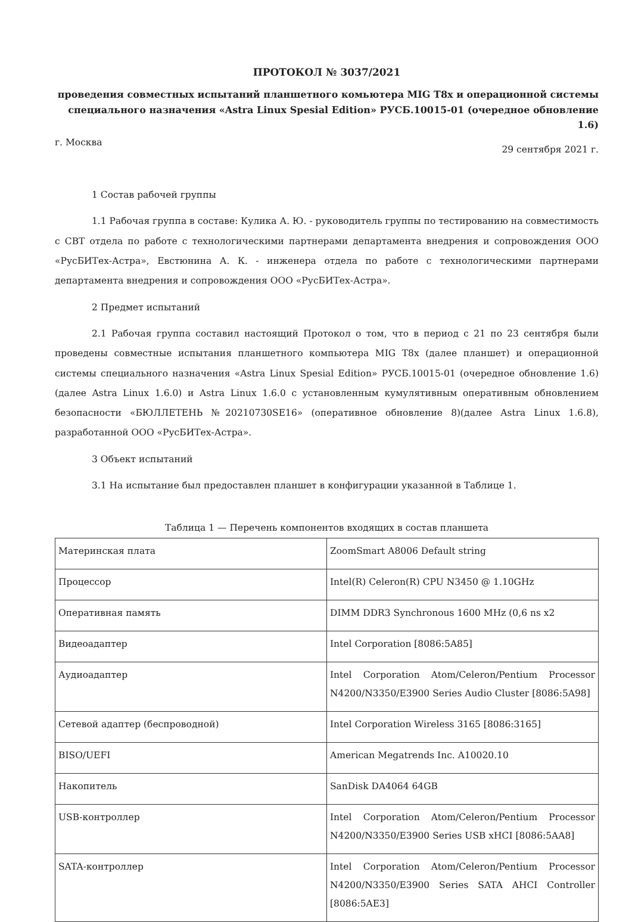ПРОТОКОЛ № 3037/2021
проведения совместных испытаний планшетного комьютера MIG T8x и операционной системы
специального назначения «Astra Linux Spesial Edition» РУСБ.10015-01 (очередное обновление 1.6)
г. Москва 29 сентября 2021 г.
1 Состав рабочей группы
1.1 Рабочая группа в составе: Кулика А. Ю. - руководитель группы по тестированию на совместимость с СВТ отдела по работе с технологическими партнерами департамента внедрения и сопровождения ООО «РусБИТех-Астра», Евстюнина А. К. - инженера отдела по работе с технологическими партнерами департамента внедрения и сопровождения ООО «РусБИТех-Астра».
2 Предмет испытаний
2.1 Рабочая группа составил настоящий Протокол о том, что в период с 21 по 23 сентября были проведены совместные испытания планшетного компьютера MIG T8x (далее планшет) и операционной системы специального назначения «Astra Linux Spesial Edition» РУСБ.10015-01 (очередное обновление 1.6) (далее Astra Linux 1.6.0) и Astra Linux 1.6.0 с установленным кумулятивным оперативным обновлением безопасности «БЮЛЛЕТЕНЬ №20210730SE16» (оперативное обновление 8)(далее Astra Linux 1.6.8), разработанной ООО «РусБИТех-Астра».
3 Объект испытаний
3.1 На испытание был предоставлен планшет в конфигурации указанной в Таблице 1.
Таблица 1 — Перечень компонентов входящих в состав планшета
| Материнская плата | ZoomSmart A8006 Default string |
| Процессор | Intel(R) Celeron(R) CPU N3450 @ 1.10GHz |
| Оперативная память | DIMM DDR3 Synchronous 1600 MHz (0,6 ns x2 |
| Видеоадаптер | Intel Corporation [8086:5A85] |
| Аудиоадаптер | Intel Corporation Atom/Celeron/Pentium Processor N4200/N3350/E3900 Series Audio Cluster [8086:5A98] |
| Сетевой адаптер (беспроводной) | Intel Corporation Wireless 3165 [8086:3165] |
| BISO/UEFI | American Megatrends Inc. A10020.10 |
| Накопитель | SanDisk DA4064 64GB |
| USB-контроллер | Intel Corporation Atom/Celeron/Pentium Processor N4200/N3350/E3900 Series USB xHCI [8086:5AA8] |
| SATA-контроллер | Intel Corporation Atom/Celeron/Pentium Processor N4200/N3350/E3900 Series SATA AHCI Controller [8086:5AE3] |